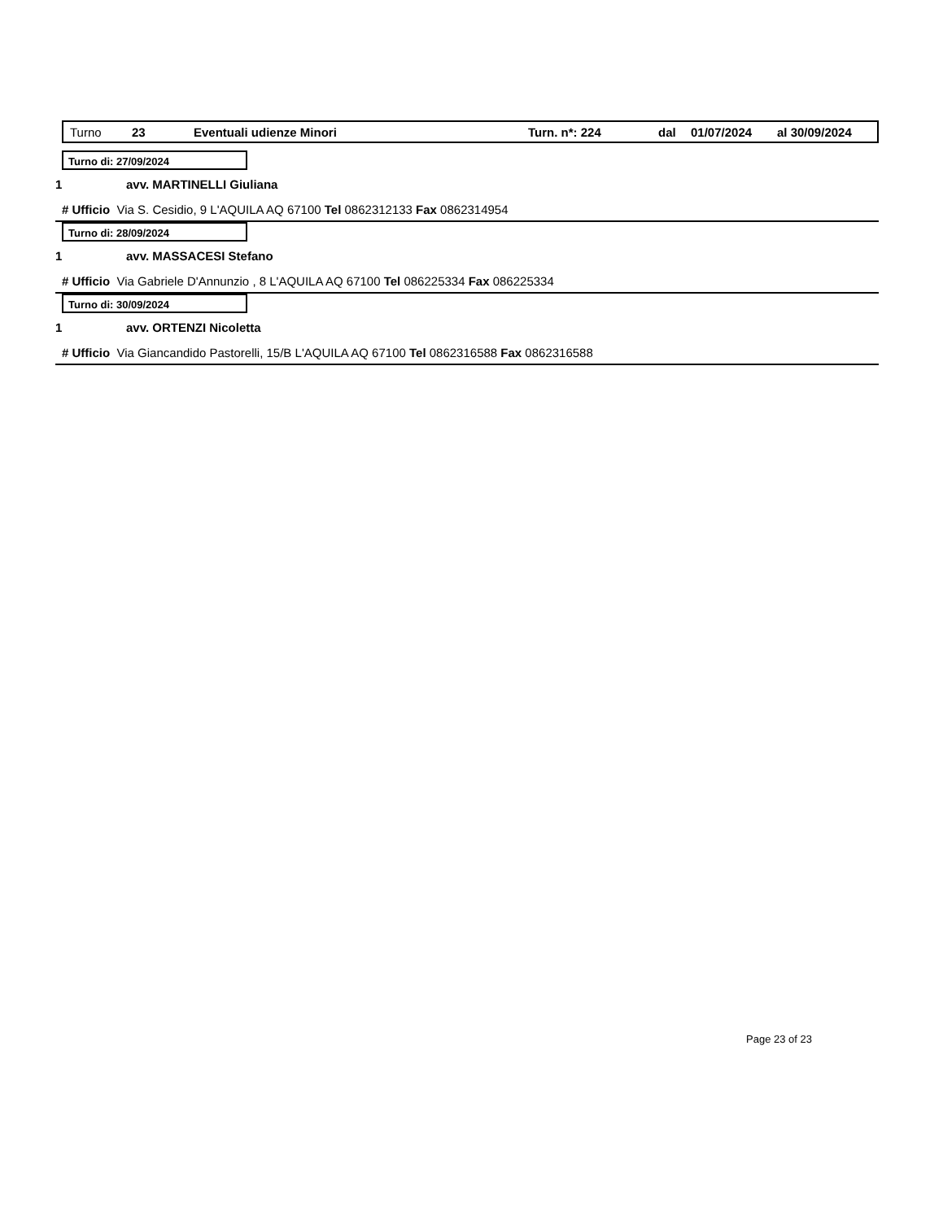Turno 23 Eventuali udienze Minori Turn. n*: 224 dal 01/07/2024 al 30/09/2024
Turno di: 27/09/2024
1 avv. MARTINELLI Giuliana
# Ufficio Via S. Cesidio, 9 L'AQUILA AQ 67100 Tel 0862312133 Fax 0862314954
Turno di: 28/09/2024
1 avv. MASSACESI Stefano
# Ufficio Via Gabriele D'Annunzio , 8 L'AQUILA AQ 67100 Tel 086225334 Fax 086225334
Turno di: 30/09/2024
1 avv. ORTENZI Nicoletta
# Ufficio Via Giancandido Pastorelli, 15/B L'AQUILA AQ 67100 Tel 0862316588 Fax 0862316588
Page 23 of 23